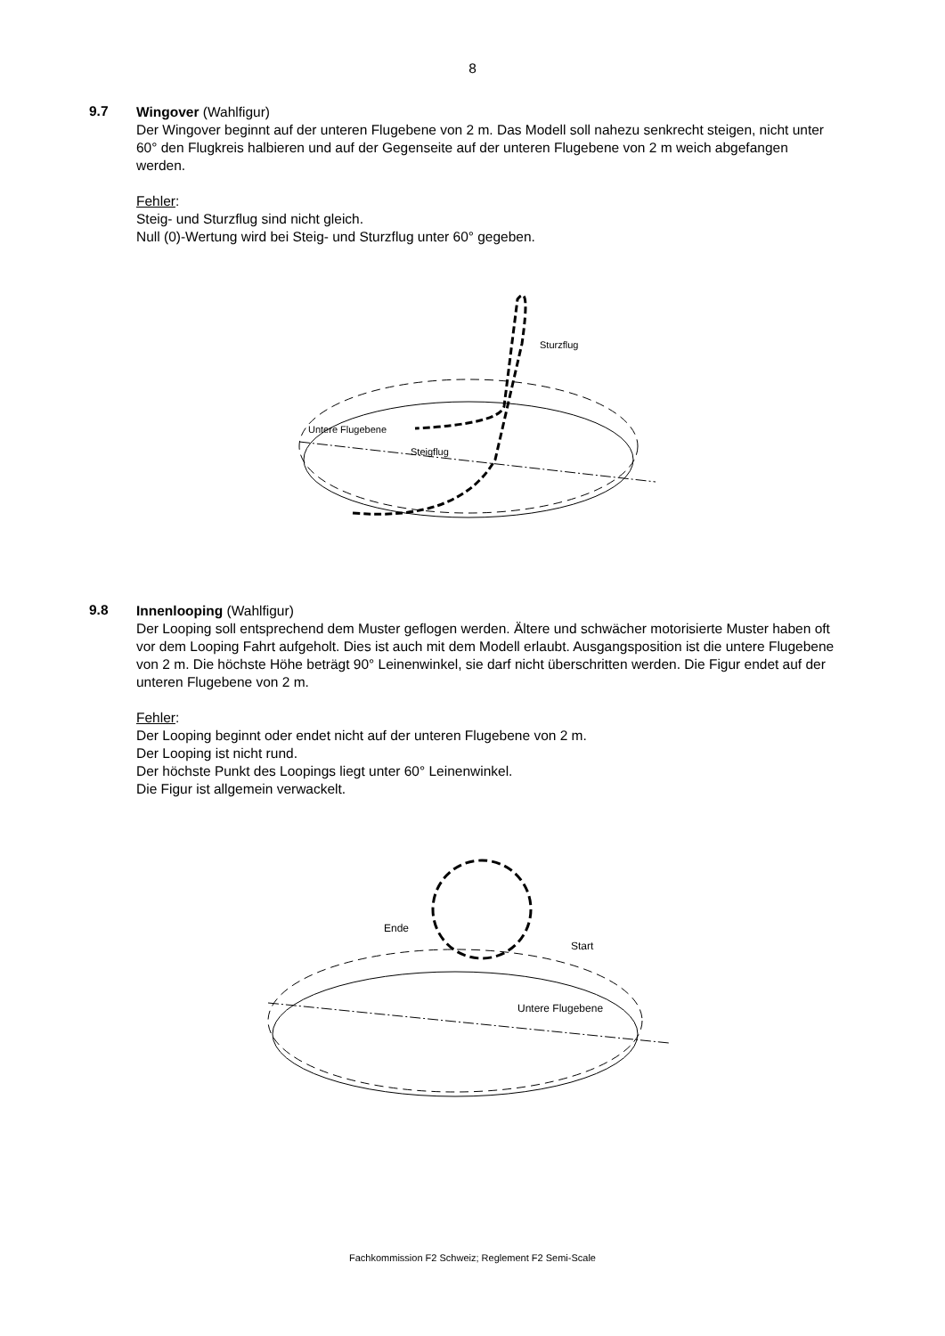8
9.7
Wingover (Wahlfigur)
Der Wingover beginnt auf der unteren Flugebene von 2 m. Das Modell soll nahezu senkrecht steigen, nicht unter 60° den Flugkreis halbieren und auf der Gegenseite auf der unteren Flugebene von 2 m weich abgefangen werden.
Fehler:
Steig- und Sturzflug sind nicht gleich.
Null (0)-Wertung wird bei Steig- und Sturzflug unter 60° gegeben.
Sturzflug
Untere Flugebene
Steigflug
9.8
Innenlooping (Wahlfigur)
Der Looping soll entsprechend dem Muster geflogen werden. Ältere und schwächer motorisierte Muster haben oft vor dem Looping Fahrt aufgeholt. Dies ist auch mit dem Modell erlaubt. Ausgangsposition ist die untere Flugebene von 2 m. Die höchste Höhe beträgt 90° Leinenwinkel, sie darf nicht überschritten werden. Die Figur endet auf der unteren Flugebene von 2 m.
Fehler:
Der Looping beginnt oder endet nicht auf der unteren Flugebene von 2 m.
Der Looping ist nicht rund.
Der höchste Punkt des Loopings liegt unter 60° Leinenwinkel.
Die Figur ist allgemein verwackelt.
Ende
Start
Untere Flugebene
Fachkommission F2 Schweiz; Reglement F2 Semi-Scale